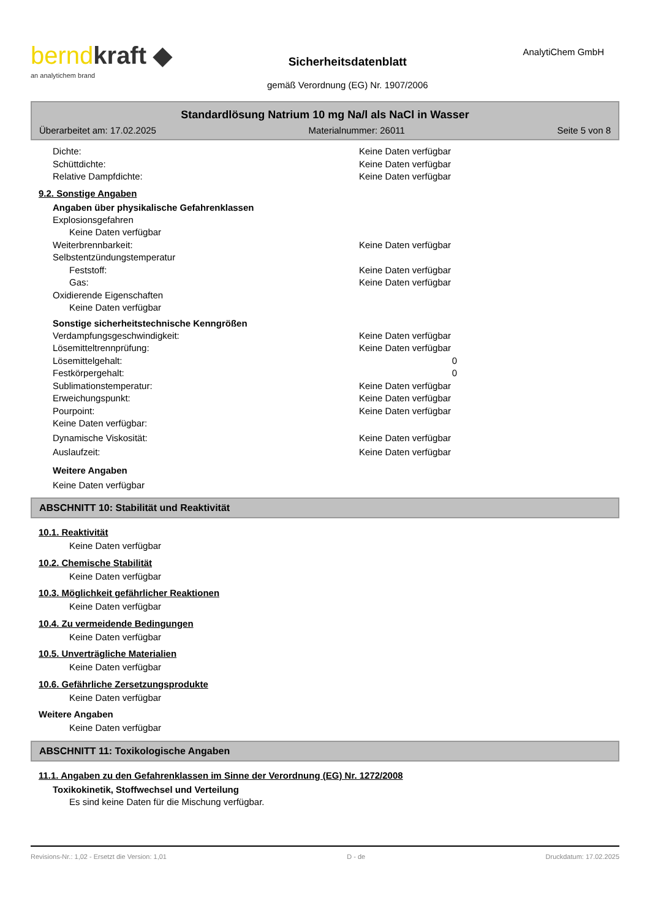berndkraft ◆
an analytichem brand
Sicherheitsdatenblatt
gemäß Verordnung (EG) Nr. 1907/2006
AnalytiChem GmbH
Standardlösung Natrium 10 mg Na/l als NaCl in Wasser
Überarbeitet am: 17.02.2025 Materialnummer: 26011 Seite 5 von 8
Dichte: Keine Daten verfügbar
Schüttdichte: Keine Daten verfügbar
Relative Dampfdichte: Keine Daten verfügbar
9.2. Sonstige Angaben
Angaben über physikalische Gefahrenklassen
Explosionsgefahren
Keine Daten verfügbar
Weiterbrennbarkeit: Keine Daten verfügbar
Selbstentzündungstemperatur
Feststoff: Keine Daten verfügbar
Gas: Keine Daten verfügbar
Oxidierende Eigenschaften
Keine Daten verfügbar
Sonstige sicherheitstechnische Kenngrößen
Verdampfungsgeschwindigkeit: Keine Daten verfügbar
Lösemitteltrennprüfung: Keine Daten verfügbar
Lösemittelgehalt: 0
Festkörpergehalt: 0
Sublimationstemperatur: Keine Daten verfügbar
Erweichungspunkt: Keine Daten verfügbar
Pourpoint: Keine Daten verfügbar
Keine Daten verfügbar:
Dynamische Viskosität: Keine Daten verfügbar
Auslaufzeit: Keine Daten verfügbar
Weitere Angaben
Keine Daten verfügbar
ABSCHNITT 10: Stabilität und Reaktivität
10.1. Reaktivität
Keine Daten verfügbar
10.2. Chemische Stabilität
Keine Daten verfügbar
10.3. Möglichkeit gefährlicher Reaktionen
Keine Daten verfügbar
10.4. Zu vermeidende Bedingungen
Keine Daten verfügbar
10.5. Unverträgliche Materialien
Keine Daten verfügbar
10.6. Gefährliche Zersetzungsprodukte
Keine Daten verfügbar
Weitere Angaben
Keine Daten verfügbar
ABSCHNITT 11: Toxikologische Angaben
11.1. Angaben zu den Gefahrenklassen im Sinne der Verordnung (EG) Nr. 1272/2008
Toxikokinetik, Stoffwechsel und Verteilung
Es sind keine Daten für die Mischung verfügbar.
Revisions-Nr.: 1,02 - Ersetzt die Version: 1,01 D - de Druckdatum: 17.02.2025